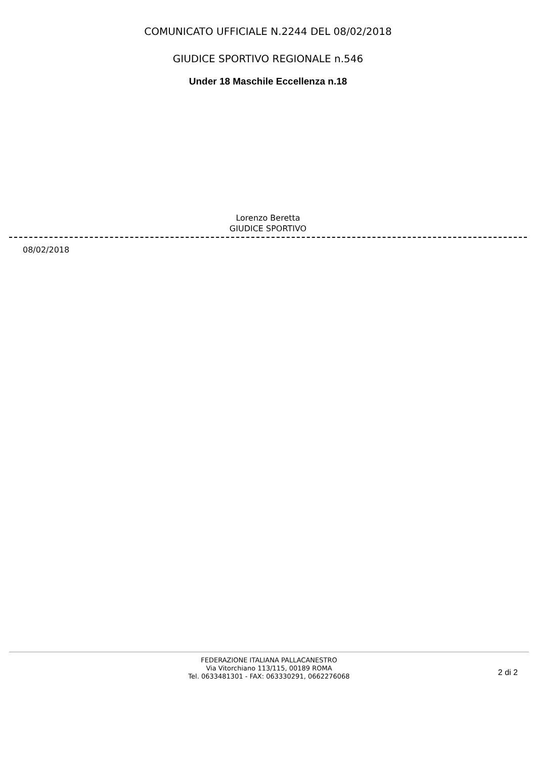COMUNICATO UFFICIALE N.2244 DEL 08/02/2018
GIUDICE SPORTIVO REGIONALE n.546
Under 18 Maschile Eccellenza n.18
Lorenzo Beretta
GIUDICE SPORTIVO
08/02/2018
FEDERAZIONE ITALIANA PALLACANESTRO
Via Vitorchiano 113/115, 00189 ROMA
Tel. 0633481301 - FAX: 063330291, 0662276068
2 di 2